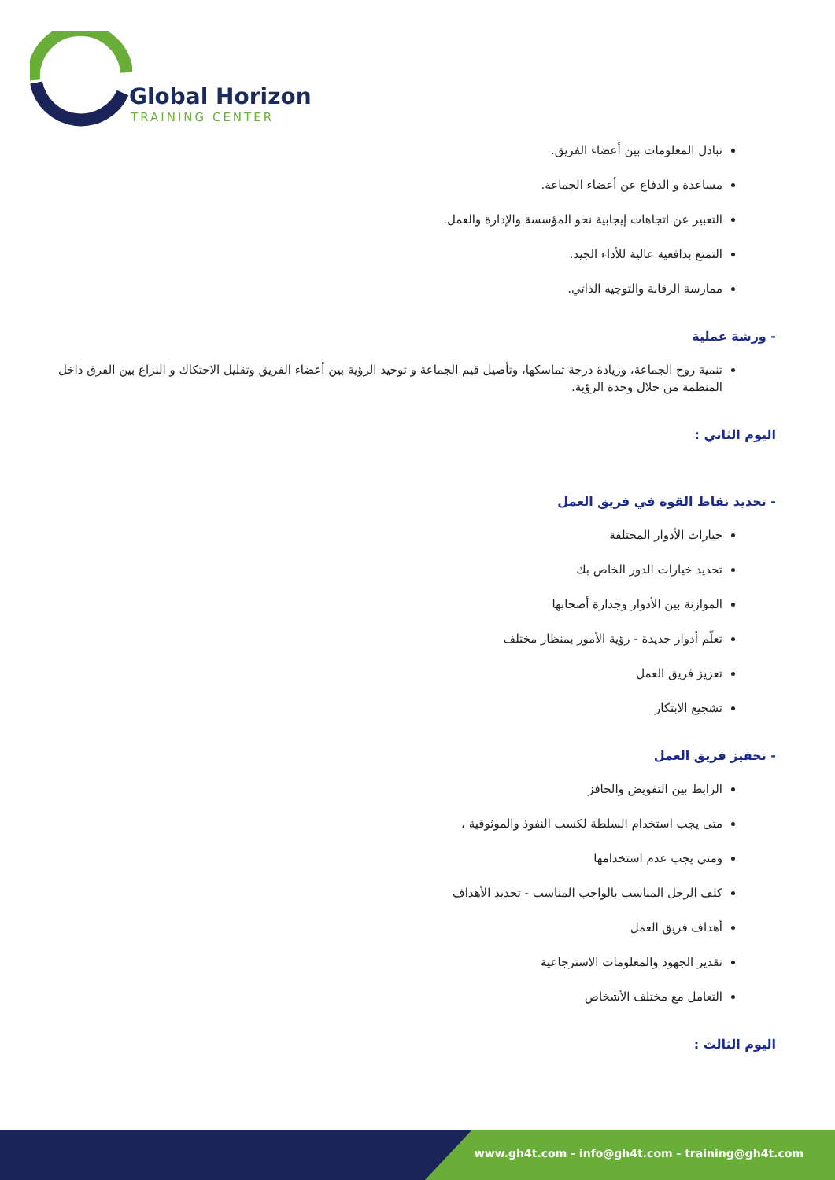Global Horizon
TRAINING CENTER
تبادل المعلومات بين أعضاء الفريق.
مساعدة و الدفاع عن أعضاء الجماعة.
التعبير عن اتجاهات إيجابية نحو المؤسسة والإدارة والعمل.
التمتع بدافعية عالية للأداء الجيد.
ممارسة الرقابة والتوجيه الذاتي.
- ورشة عملية
تنمية روح الجماعة، وزيادة درجة تماسكها، وتأصيل قيم الجماعة و توحيد الرؤية بين أعضاء الفريق وتقليل الاحتكاك و النزاع بين الفرق داخل المنظمة من خلال وحدة الرؤية.
اليوم الثاني :
- تحديد نقاط القوة في فريق العمل
خيارات الأدوار المختلفة
تحديد خيارات الدور الخاص بك
الموازنة بين الأدوار وجدارة أصحابها
تعلّم أدوار جديدة - رؤية الأمور بمنظار مختلف
تعزيز فريق العمل
تشجيع الابتكار
- تحفيز فريق العمل
الرابط بين التفويض والحافز
متى يجب استخدام السلطة لكسب النفوذ والموثوقية ،
ومتي يجب عدم استخدامها
كلف الرجل المناسب بالواجب المناسب - تحديد الأهداف
أهداف فريق العمل
تقدير الجهود والمعلومات الاسترجاعية
التعامل مع مختلف الأشخاص
اليوم الثالث :
www.gh4t.com - info@gh4t.com - training@gh4t.com